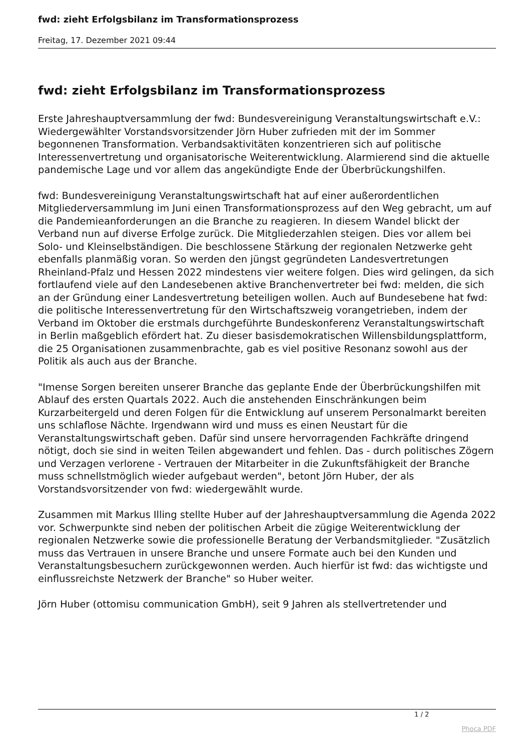fwd: zieht Erfolgsbilanz im Transformationsprozess
Freitag, 17. Dezember 2021 09:44
fwd: zieht Erfolgsbilanz im Transformationsprozess
Erste Jahreshauptversammlung der fwd: Bundesvereinigung Veranstaltungswirtschaft e.V.: Wiedergewählter Vorstandsvorsitzender Jörn Huber zufrieden mit der im Sommer begonnenen Transformation. Verbandsaktivitäten konzentrieren sich auf politische Interessenvertretung und organisatorische Weiterentwicklung. Alarmierend sind die aktuelle pandemische Lage und vor allem das angekündigte Ende der Überbrückungshilfen.
fwd: Bundesvereinigung Veranstaltungswirtschaft hat auf einer außerordentlichen Mitgliederversammlung im Juni einen Transformationsprozess auf den Weg gebracht, um auf die Pandemieanforderungen an die Branche zu reagieren. In diesem Wandel blickt der Verband nun auf diverse Erfolge zurück. Die Mitgliederzahlen steigen. Dies vor allem bei Solo- und Kleinselbständigen. Die beschlossene Stärkung der regionalen Netzwerke geht ebenfalls planmäßig voran. So werden den jüngst gegründeten Landesvertretungen Rheinland-Pfalz und Hessen 2022 mindestens vier weitere folgen. Dies wird gelingen, da sich fortlaufend viele auf den Landesebenen aktive Branchenvertreter bei fwd: melden, die sich an der Gründung einer Landesvertretung beteiligen wollen. Auch auf Bundesebene hat fwd: die politische Interessenvertretung für den Wirtschaftszweig vorangetrieben, indem der Verband im Oktober die erstmals durchgeführte Bundeskonferenz Veranstaltungswirtschaft in Berlin maßgeblich efördert hat. Zu dieser basisdemokratischen Willensbildungsplattform, die 25 Organisationen zusammenbrachte, gab es viel positive Resonanz sowohl aus der Politik als auch aus der Branche.
"Imense Sorgen bereiten unserer Branche das geplante Ende der Überbrückungshilfen mit Ablauf des ersten Quartals 2022. Auch die anstehenden Einschränkungen beim Kurzarbeitergeld und deren Folgen für die Entwicklung auf unserem Personalmarkt bereiten uns schlaflose Nächte. Irgendwann wird und muss es einen Neustart für die Veranstaltungswirtschaft geben. Dafür sind unsere hervorragenden Fachkräfte dringend nötigt, doch sie sind in weiten Teilen abgewandert und fehlen. Das - durch politisches Zögern und Verzagen verlorene - Vertrauen der Mitarbeiter in die Zukunftsfähigkeit der Branche muss schnellstmöglich wieder aufgebaut werden", betont Jörn Huber, der als Vorstandsvorsitzender von fwd: wiedergewählt wurde.
Zusammen mit Markus Illing stellte Huber auf der Jahreshauptversammlung die Agenda 2022 vor. Schwerpunkte sind neben der politischen Arbeit die zügige Weiterentwicklung der regionalen Netzwerke sowie die professionelle Beratung der Verbandsmitglieder. "Zusätzlich muss das Vertrauen in unsere Branche und unsere Formate auch bei den Kunden und Veranstaltungsbesuchern zurückgewonnen werden. Auch hierfür ist fwd: das wichtigste und einflussreichste Netzwerk der Branche" so Huber weiter.
Jörn Huber (ottomisu communication GmbH), seit 9 Jahren als stellvertretender und
1 / 2
Phoca PDF